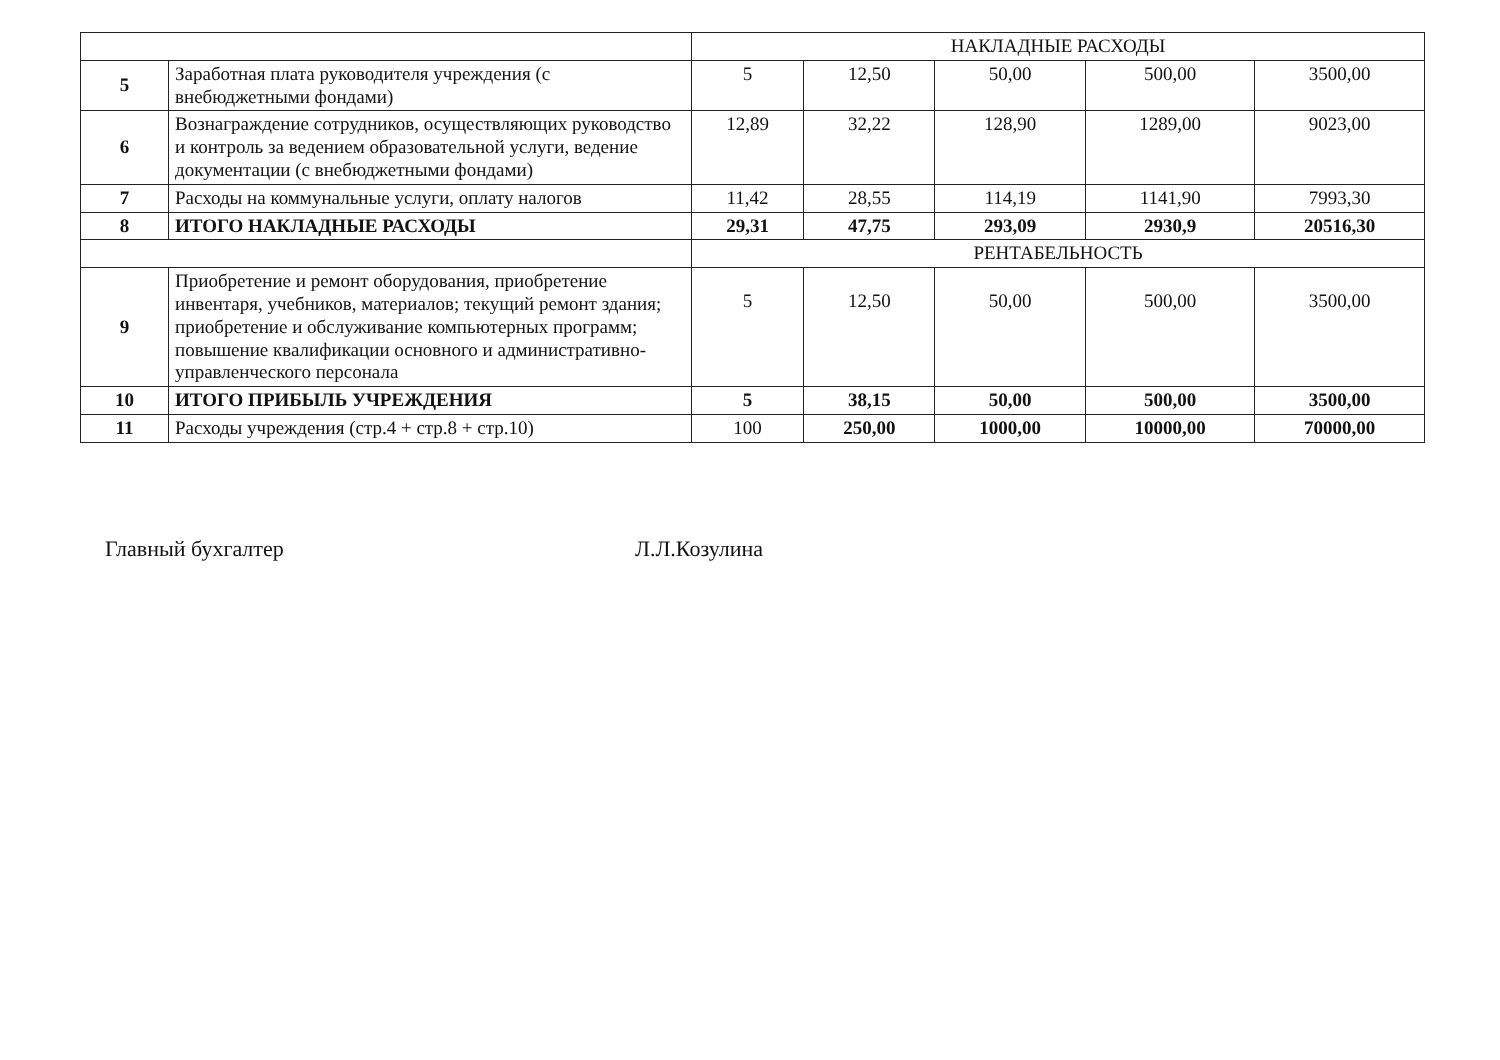| | | НАКЛАДНЫЕ РАСХОДЫ | | | | |
| 5 | Заработная плата руководителя учреждения (с внебюджетными фондами) | 5 | 12,50 | 50,00 | 500,00 | 3500,00 |
| 6 | Вознаграждение сотрудников, осуществляющих руководство и контроль за ведением образовательной услуги, ведение документации (с внебюджетными фондами) | 12,89 | 32,22 | 128,90 | 1289,00 | 9023,00 |
| 7 | Расходы на коммунальные услуги, оплату налогов | 11,42 | 28,55 | 114,19 | 1141,90 | 7993,30 |
| 8 | ИТОГО НАКЛАДНЫЕ РАСХОДЫ | 29,31 | 47,75 | 293,09 | 2930,9 | 20516,30 |
| | | РЕНТАБЕЛЬНОСТЬ | | | | |
| 9 | Приобретение и ремонт оборудования, приобретение инвентаря, учебников, материалов; текущий ремонт здания; приобретение и обслуживание компьютерных программ; повышение квалификации основного и административно-управленческого персонала | 5 | 12,50 | 50,00 | 500,00 | 3500,00 |
| 10 | ИТОГО ПРИБЫЛЬ УЧРЕЖДЕНИЯ | 5 | 38,15 | 50,00 | 500,00 | 3500,00 |
| 11 | Расходы учреждения (стр.4 + стр.8 + стр.10) | 100 | 250,00 | 1000,00 | 10000,00 | 70000,00 |
Главный бухгалтер Л.Л.Козулина